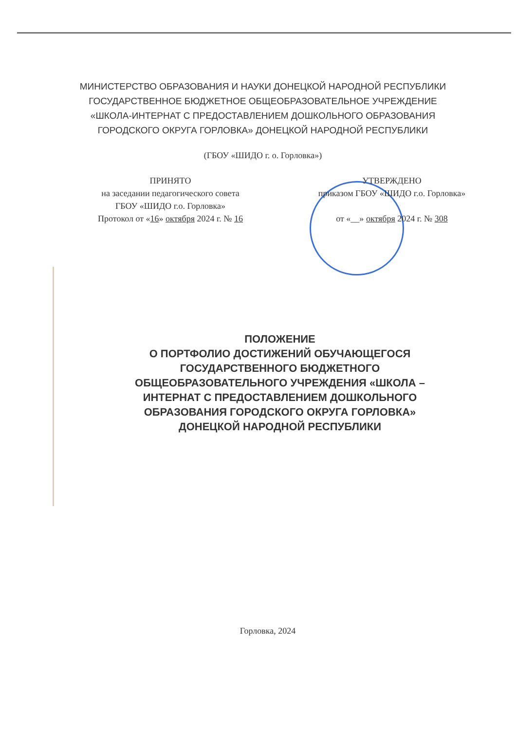МИНИСТЕРСТВО ОБРАЗОВАНИЯ И НАУКИ ДОНЕЦКОЙ НАРОДНОЙ РЕСПУБЛИКИ
ГОСУДАРСТВЕННОЕ БЮДЖЕТНОЕ ОБЩЕОБРАЗОВАТЕЛЬНОЕ УЧРЕЖДЕНИЕ
«ШКОЛА-ИНТЕРНАТ С ПРЕДОСТАВЛЕНИЕМ ДОШКОЛЬНОГО ОБРАЗОВАНИЯ
ГОРОДСКОГО ОКРУГА ГОРЛОВКА» ДОНЕЦКОЙ НАРОДНОЙ РЕСПУБЛИКИ
(ГБОУ «ШИДО г. о. Горловка»)
ПРИНЯТО
на заседании педагогического совета
ГБОУ «ШИДО г.о. Горловка»
Протокол от «16» октября 2024 г. № 16
УТВЕРЖДЕНО
приказом ГБОУ «ШИДО г.о. Горловка»
от «__» октября 2024 г. № 308
ПОЛОЖЕНИЕ
О ПОРТФОЛИО ДОСТИЖЕНИЙ ОБУЧАЮЩЕГОСЯ
ГОСУДАРСТВЕННОГО БЮДЖЕТНОГО
ОБЩЕОБРАЗОВАТЕЛЬНОГО УЧРЕЖДЕНИЯ «ШКОЛА –
ИНТЕРНАТ С ПРЕДОСТАВЛЕНИЕМ ДОШКОЛЬНОГО
ОБРАЗОВАНИЯ ГОРОДСКОГО ОКРУГА ГОРЛОВКА»
ДОНЕЦКОЙ НАРОДНОЙ РЕСПУБЛИКИ
Горловка, 2024